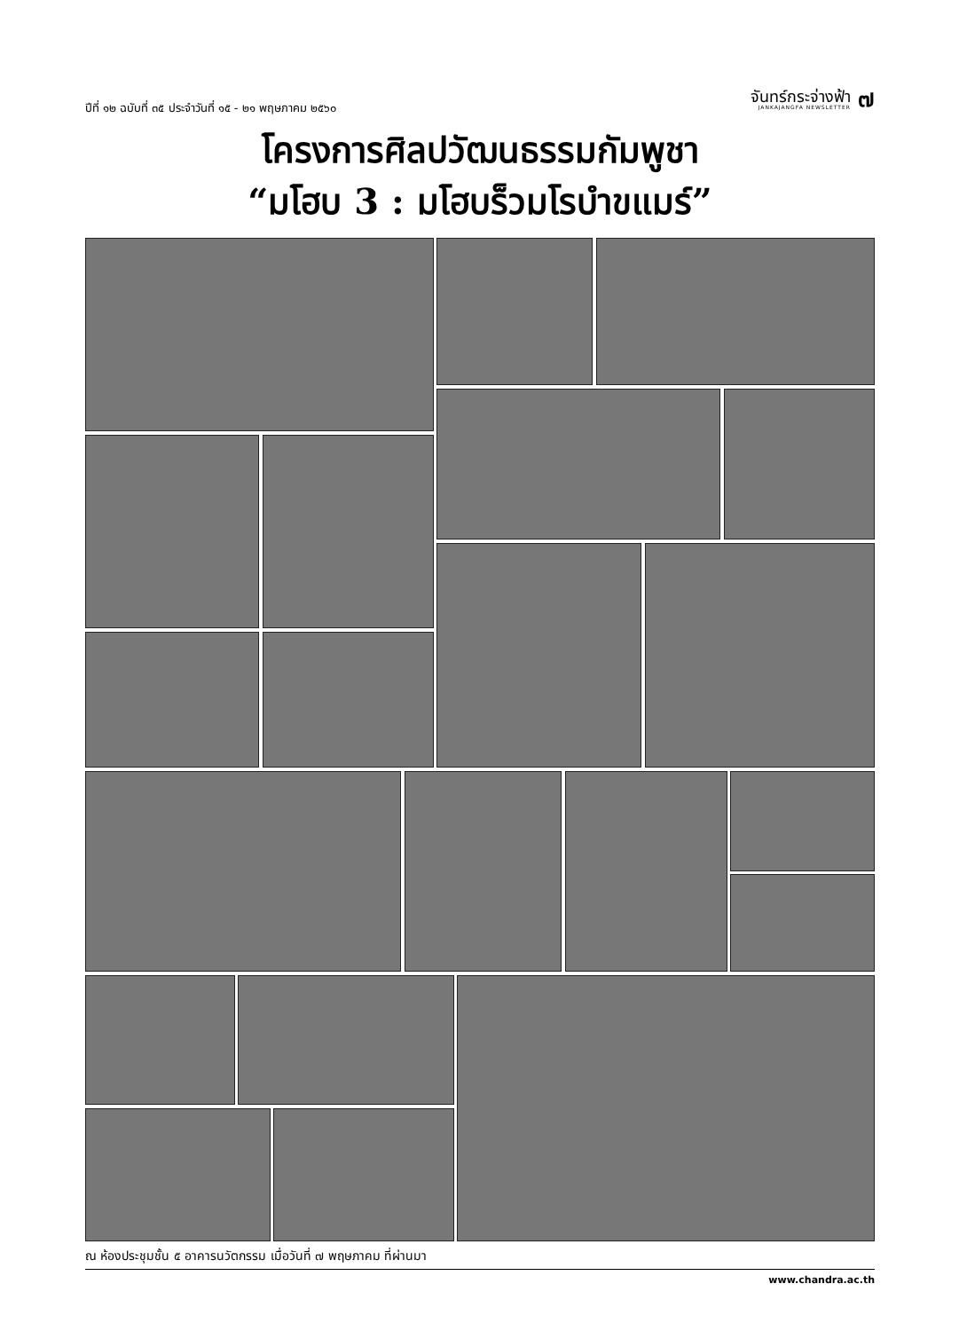ปีที่ ๑๒ ฉบับที่ ๓๕ ประจำวันที่ ๑๕ - ๒๑ พฤษภาคม ๒๕๖๐
จันทร์กระจ่างฟ้า
JANKAJANGFA NEWSLETTER
๗
โครงการศิลปวัฒนธรรมกัมพูชา
“มโฮบ 3 : มโฮบร็วมโรบำขแมร์”
ณ ห้องประชุมชั้น ๕ อาคารนวัตกรรม เมื่อวันที่ ๗ พฤษภาคม ที่ผ่านมา
www.chandra.ac.th